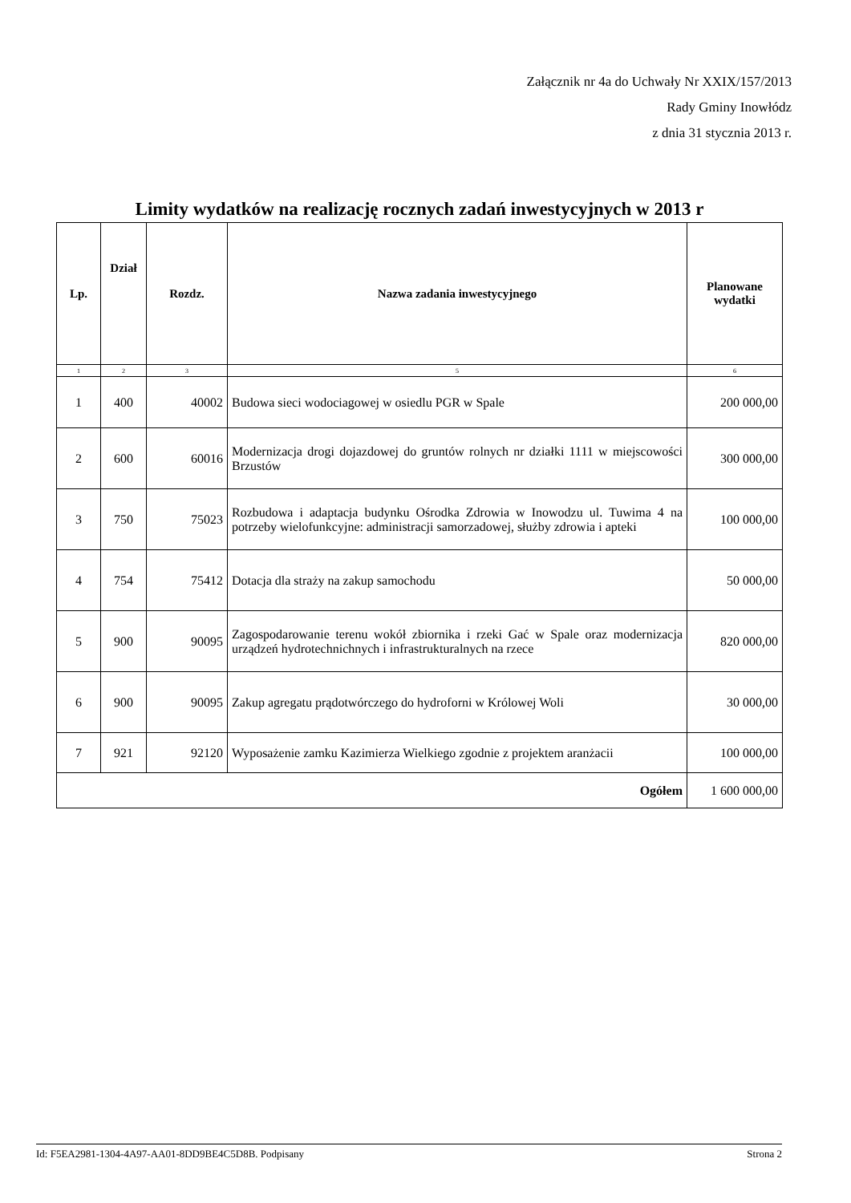Załącznik nr 4a do Uchwały Nr XXIX/157/2013
Rady Gminy Inowłódz
z dnia 31 stycznia 2013 r.
Limity wydatków na realizację rocznych zadań inwestycyjnych w 2013 r
| Lp. | Dział | Rozdz. | Nazwa zadania inwestycyjnego | Planowane wydatki |
| --- | --- | --- | --- | --- |
| 1 | 2 | 3 | 5 | 6 |
| 1 | 400 | 40002 | Budowa sieci wodociagowej w osiedlu PGR w Spale | 200 000,00 |
| 2 | 600 | 60016 | Modernizacja drogi dojazdowej do gruntów rolnych nr działki 1111 w miejscowości Brzustów | 300 000,00 |
| 3 | 750 | 75023 | Rozbudowa i adaptacja budynku Ośrodka Zdrowia w Inowodzu ul. Tuwima 4 na potrzeby wielofunkcyjne: administracji samorzadowej, służby zdrowia i apteki | 100 000,00 |
| 4 | 754 | 75412 | Dotacja dla straży na zakup samochodu | 50 000,00 |
| 5 | 900 | 90095 | Zagospodarowanie terenu wokół zbiornika i rzeki Gać w Spale oraz modernizacja urządzeń hydrotechnichnych i infrastrukturalnych na rzece | 820 000,00 |
| 6 | 900 | 90095 | Zakup agregatu prądotwórczego do hydroforni w Królowej Woli | 30 000,00 |
| 7 | 921 | 92120 | Wyposażenie zamku Kazimierza Wielkiego zgodnie z projektem aranżacii | 100 000,00 |
| Ogółem | | | | 1 600 000,00 |
Id: F5EA2981-1304-4A97-AA01-8DD9BE4C5D8B. Podpisany Strona 2